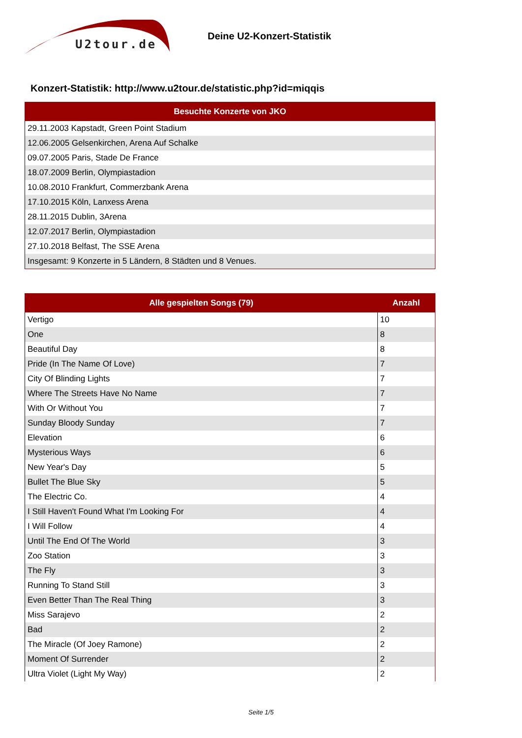U2tour.de
Deine U2-Konzert-Statistik
Konzert-Statistik: http://www.u2tour.de/statistic.php?id=miqqis
| Besuchte Konzerte von JKO |
| --- |
| 29.11.2003 Kapstadt, Green Point Stadium |
| 12.06.2005 Gelsenkirchen, Arena Auf Schalke |
| 09.07.2005 Paris, Stade De France |
| 18.07.2009 Berlin, Olympiastadion |
| 10.08.2010 Frankfurt, Commerzbank Arena |
| 17.10.2015 Köln, Lanxess Arena |
| 28.11.2015 Dublin, 3Arena |
| 12.07.2017 Berlin, Olympiastadion |
| 27.10.2018 Belfast, The SSE Arena |
| Insgesamt: 9 Konzerte in 5 Ländern, 8 Städten und 8 Venues. |
| Alle gespielten Songs (79) | Anzahl |
| --- | --- |
| Vertigo | 10 |
| One | 8 |
| Beautiful Day | 8 |
| Pride (In The Name Of Love) | 7 |
| City Of Blinding Lights | 7 |
| Where The Streets Have No Name | 7 |
| With Or Without You | 7 |
| Sunday Bloody Sunday | 7 |
| Elevation | 6 |
| Mysterious Ways | 6 |
| New Year's Day | 5 |
| Bullet The Blue Sky | 5 |
| The Electric Co. | 4 |
| I Still Haven't Found What I'm Looking For | 4 |
| I Will Follow | 4 |
| Until The End Of The World | 3 |
| Zoo Station | 3 |
| The Fly | 3 |
| Running To Stand Still | 3 |
| Even Better Than The Real Thing | 3 |
| Miss Sarajevo | 2 |
| Bad | 2 |
| The Miracle (Of Joey Ramone) | 2 |
| Moment Of Surrender | 2 |
| Ultra Violet (Light My Way) | 2 |
Seite 1/5